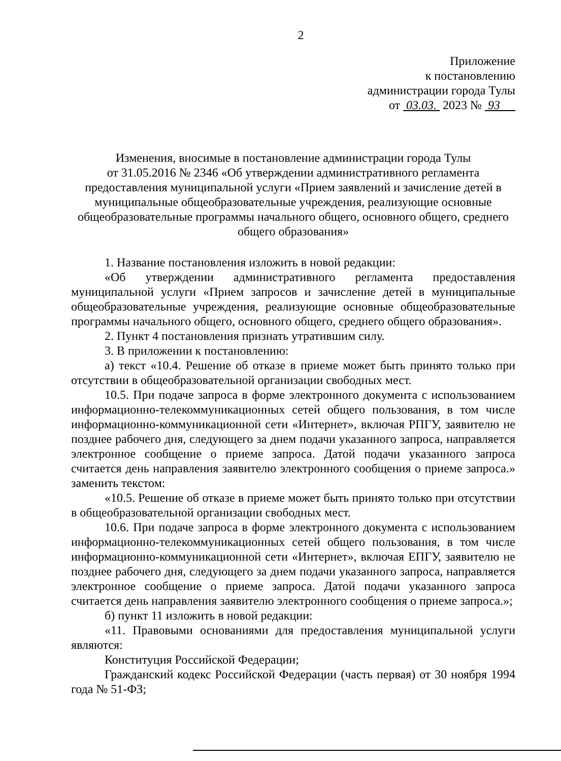2
Приложение
к постановлению
администрации города Тулы
от 03.03. 2023 № 93
Изменения, вносимые в постановление администрации города Тулы
от 31.05.2016 № 2346 «Об утверждении административного регламента предоставления муниципальной услуги «Прием заявлений и зачисление детей в муниципальные общеобразовательные учреждения, реализующие основные общеобразовательные программы начального общего, основного общего, среднего общего образования»
1. Название постановления изложить в новой редакции:
«Об утверждении административного регламента предоставления муниципальной услуги «Прием запросов и зачисление детей в муниципальные общеобразовательные учреждения, реализующие основные общеобразовательные программы начального общего, основного общего, среднего общего образования».
2. Пункт 4 постановления признать утратившим силу.
3. В приложении к постановлению:
а) текст «10.4. Решение об отказе в приеме может быть принято только при отсутствии в общеобразовательной организации свободных мест.
10.5. При подаче запроса в форме электронного документа с использованием информационно-телекоммуникационных сетей общего пользования, в том числе информационно-коммуникационной сети «Интернет», включая РПГУ, заявителю не позднее рабочего дня, следующего за днем подачи указанного запроса, направляется электронное сообщение о приеме запроса. Датой подачи указанного запроса считается день направления заявителю электронного сообщения о приеме запроса.» заменить текстом:
«10.5. Решение об отказе в приеме может быть принято только при отсутствии в общеобразовательной организации свободных мест.
10.6. При подаче запроса в форме электронного документа с использованием информационно-телекоммуникационных сетей общего пользования, в том числе информационно-коммуникационной сети «Интернет», включая ЕПГУ, заявителю не позднее рабочего дня, следующего за днем подачи указанного запроса, направляется электронное сообщение о приеме запроса. Датой подачи указанного запроса считается день направления заявителю электронного сообщения о приеме запроса.»;
б) пункт 11 изложить в новой редакции:
«11. Правовыми основаниями для предоставления муниципальной услуги являются:
Конституция Российской Федерации;
Гражданский кодекс Российской Федерации (часть первая) от 30 ноября 1994 года № 51-ФЗ;